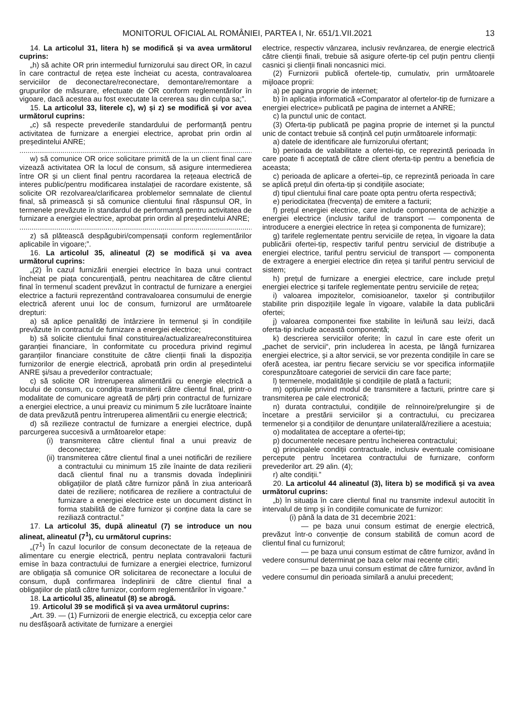MONITORUL OFICIAL AL ROMÂNIEI, PARTEA I, Nr. 651/1.VII.2021
13
14. La articolul 31, litera h) se modifică și va avea următorul cuprins:
„h) să achite OR prin intermediul furnizorului sau direct OR, în cazul în care contractul de rețea este încheiat cu acesta, contravaloarea serviciilor de deconectare/reconectare, demontare/remontare a grupurilor de măsurare, efectuate de OR conform reglementărilor în vigoare, dacă acestea au fost executate la cererea sau din culpa sa;”.
15. La articolul 33, literele c), w) și z) se modifică și vor avea următorul cuprins:
„c) să respecte prevederile standardului de performanță pentru activitatea de furnizare a energiei electrice, aprobat prin ordin al președintelui ANRE;
......................................................................................................................
w) să comunice OR orice solicitare primită de la un client final care vizează activitatea OR la locul de consum, să asigure intermedierea între OR și un client final pentru racordarea la rețeaua electrică de interes public/pentru modificarea instalației de racordare existente, să solicite OR rezolvarea/clarificarea problemelor semnalate de clientul final, să primească și să comunice clientului final răspunsul OR, în termenele prevăzute în standardul de performanță pentru activitatea de furnizare a energiei electrice, aprobat prin ordin al președintelui ANRE;
......................................................................................................................
z) să plătească despăgubiri/compensații conform reglementărilor aplicabile în vigoare;”.
16. La articolul 35, alineatul (2) se modifică și va avea următorul cuprins:
„(2) În cazul furnizării energiei electrice în baza unui contract încheiat pe piața concurențială, pentru neachitarea de către clientul final în termenul scadent prevăzut în contractul de furnizare a energiei electrice a facturii reprezentând contravaloarea consumului de energie electrică aferent unui loc de consum, furnizorul are următoarele drepturi:
a) să aplice penalități de întârziere în termenul și în condițiile prevăzute în contractul de furnizare a energiei electrice;
b) să solicite clientului final constituirea/actualizarea/reconstituirea garanției financiare, în conformitate cu procedura privind regimul garanțiilor financiare constituite de către clienții finali la dispoziția furnizorilor de energie electrică, aprobată prin ordin al președintelui ANRE și/sau a prevederilor contractuale;
c) să solicite OR întreruperea alimentării cu energie electrică a locului de consum, cu condiția transmiterii către clientul final, printr-o modalitate de comunicare agreată de părți prin contractul de furnizare a energiei electrice, a unui preaviz cu minimum 5 zile lucrătoare înainte de data prevăzută pentru întreruperea alimentării cu energie electrică;
d) să rezilieze contractul de furnizare a energiei electrice, după parcurgerea succesivă a următoarelor etape:
(i) transmiterea către clientul final a unui preaviz de deconectare;
(ii) transmiterea către clientul final a unei notificări de reziliere a contractului cu minimum 15 zile înainte de data rezilierii dacă clientul final nu a transmis dovada îndeplinirii obligațiilor de plată către furnizor până în ziua anterioară datei de reziliere; notificarea de reziliere a contractului de furnizare a energiei electrice este un document distinct în forma stabilită de către furnizor și conține data la care se reziliază contractul.”
17. La articolul 35, după alineatul (7) se introduce un nou alineat, alineatul (7<sup>1</sup>), cu următorul cuprins:
„(7<sup>1</sup>) În cazul locurilor de consum deconectate de la rețeaua de alimentare cu energie electrică, pentru neplata contravalorii facturii emise în baza contractului de furnizare a energiei electrice, furnizorul are obligația să comunice OR solicitarea de reconectare a locului de consum, după confirmarea îndeplinirii de către clientul final a obligațiilor de plată către furnizor, conform reglementărilor în vigoare.”
18. La articolul 35, alineatul (8) se abrogă.
19. Articolul 39 se modifică și va avea următorul cuprins:
„Art. 39. — (1) Furnizorii de energie electrică, cu excepția celor care nu desfășoară activitate de furnizare a energiei
electrice, respectiv vânzarea, inclusiv revânzarea, de energie electrică către clienții finali, trebuie să asigure oferte-tip cel puțin pentru clienții casnici și clienții finali noncasnici mici.
(2) Furnizorii publică ofertele-tip, cumulativ, prin următoarele mijloace proprii:
a) pe pagina proprie de internet;
b) în aplicația informatică «Comparator al ofertelor-tip de furnizare a energiei electrice» publicată pe pagina de internet a ANRE;
c) la punctul unic de contact.
(3) Oferta-tip publicată pe pagina proprie de internet și la punctul unic de contact trebuie să conțină cel puțin următoarele informații:
a) datele de identificare ale furnizorului ofertant;
b) perioada de valabilitate a ofertei-tip, ce reprezintă perioada în care poate fi acceptată de către client oferta-tip pentru a beneficia de aceasta;
c) perioada de aplicare a ofertei–tip, ce reprezintă perioada în care se aplică prețul din oferta-tip și condițiile asociate;
d) tipul clientului final care poate opta pentru oferta respectivă;
e) periodicitatea (frecvența) de emitere a facturii;
f) prețul energiei electrice, care include componenta de achiziție a energiei electrice (inclusiv tariful de transport — componenta de introducere a energiei electrice în rețea și componenta de furnizare);
g) tarifele reglementate pentru serviciile de rețea, în vigoare la data publicării ofertei-tip, respectiv tariful pentru serviciul de distribuție a energiei electrice, tariful pentru serviciul de transport — componenta de extragere a energiei electrice din rețea și tariful pentru serviciul de sistem;
h) prețul de furnizare a energiei electrice, care include prețul energiei electrice și tarifele reglementate pentru serviciile de rețea;
i) valoarea impozitelor, comisioanelor, taxelor și contribuțiilor stabilite prin dispozițiile legale în vigoare, valabile la data publicării ofertei;
j) valoarea componentei fixe stabilite în lei/lună sau lei/zi, dacă oferta-tip include această componentă;
k) descrierea serviciilor oferite; în cazul în care este oferit un „pachet de servicii“, prin includerea în acesta, pe lângă furnizarea energiei electrice, și a altor servicii, se vor prezenta condițiile în care se oferă acestea, iar pentru fiecare serviciu se vor specifica informațiile corespunzătoare categoriei de servicii din care face parte;
l) termenele, modalitățile și condițiile de plată a facturii;
m) opțiunile privind modul de transmitere a facturii, printre care și transmiterea pe cale electronică;
n) durata contractului, condițiile de reînnoire/prelungire și de încetare a prestării serviciilor și a contractului, cu precizarea termenelor și a condițiilor de denunțare unilaterală/reziliere a acestuia;
o) modalitatea de acceptare a ofertei-tip;
p) documentele necesare pentru încheierea contractului;
q) principalele condiții contractuale, inclusiv eventuale comisioane percepute pentru încetarea contractului de furnizare, conform prevederilor art. 29 alin. (4);
r) alte condiții.”
20. La articolul 44 alineatul (3), litera b) se modifică și va avea următorul cuprins:
„b) în situația în care clientul final nu transmite indexul autocitit în intervalul de timp și în condițiile comunicate de furnizor:
(i) până la data de 31 decembrie 2021:
— pe baza unui consum estimat de energie electrică, prevăzut într-o convenție de consum stabilită de comun acord de clientul final cu furnizorul;
— pe baza unui consum estimat de către furnizor, având în vedere consumul determinat pe baza celor mai recente citiri;
— pe baza unui consum estimat de către furnizor, având în vedere consumul din perioada similară a anului precedent;